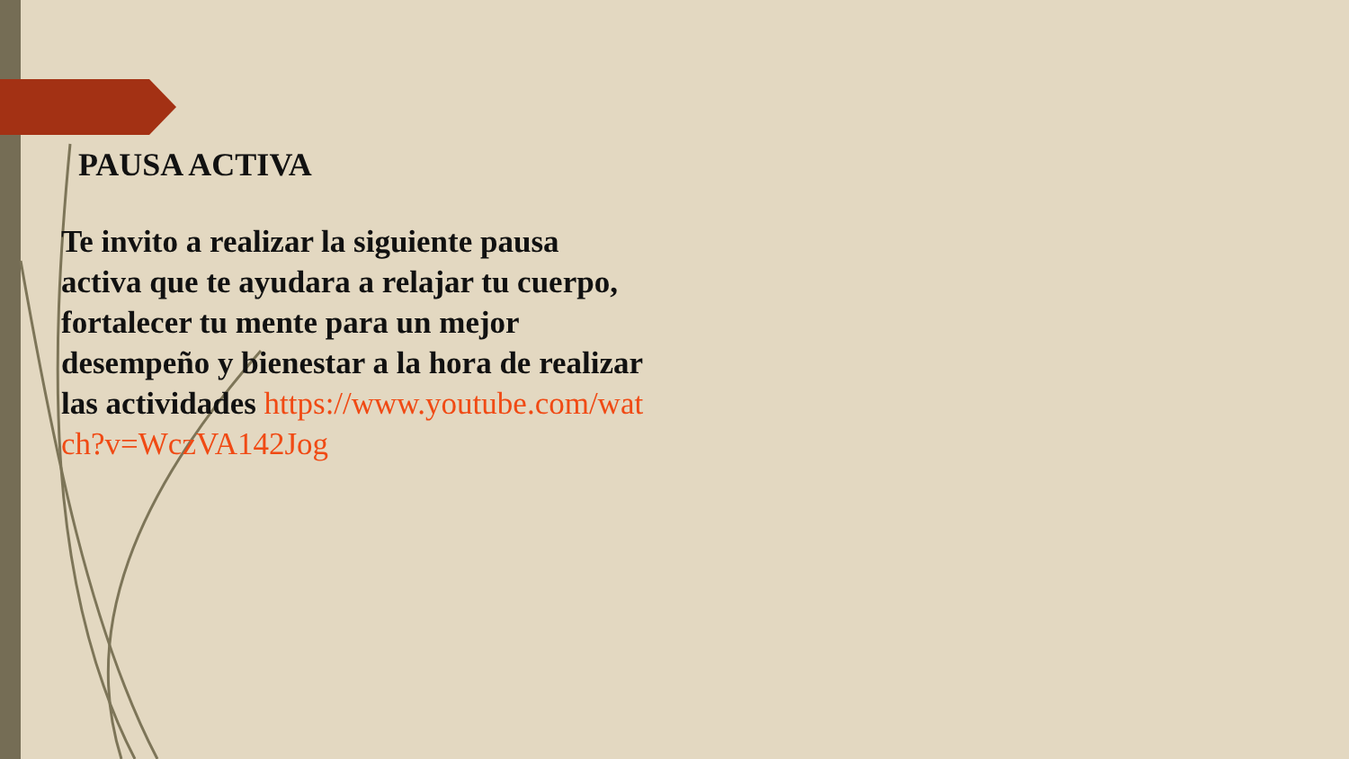PAUSA ACTIVA
Te invito a realizar la siguiente pausa activa que te ayudara a relajar tu cuerpo, fortalecer tu mente para un mejor desempeño y bienestar a la hora de realizar las actividades https://www.youtube.com/watch?v=WczVA142Jog